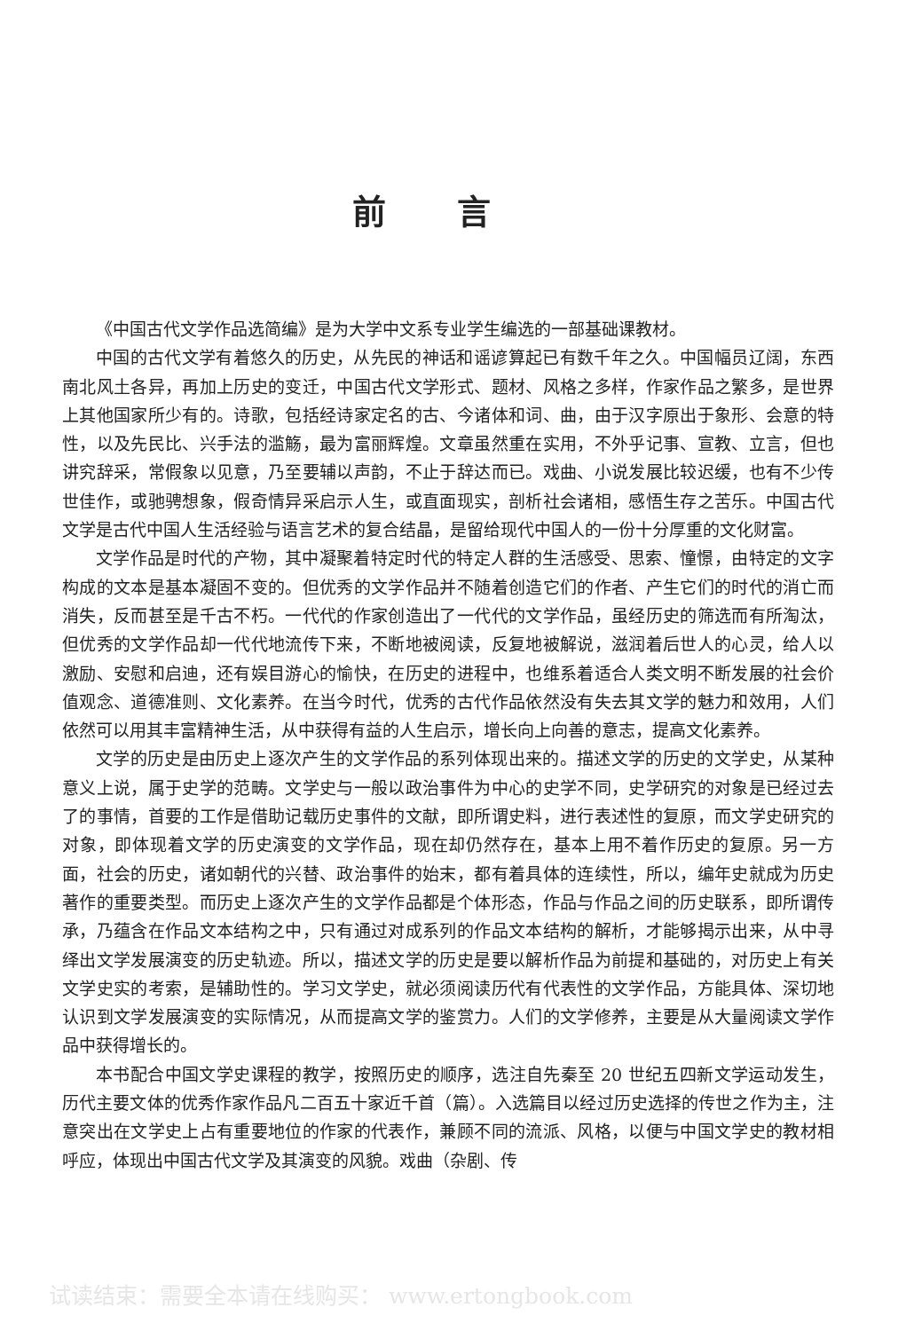前言
《中国古代文学作品选简编》是为大学中文系专业学生编选的一部基础课教材。
中国的古代文学有着悠久的历史，从先民的神话和谣谚算起已有数千年之久。中国幅员辽阔，东西南北风土各异，再加上历史的变迁，中国古代文学形式、题材、风格之多样，作家作品之繁多，是世界上其他国家所少有的。诗歌，包括经诗家定名的古、今诸体和词、曲，由于汉字原出于象形、会意的特性，以及先民比、兴手法的滥觞，最为富丽辉煌。文章虽然重在实用，不外乎记事、宣教、立言，但也讲究辞采，常假象以见意，乃至要辅以声韵，不止于辞达而已。戏曲、小说发展比较迟缓，也有不少传世佳作，或驰骋想象，假奇情异采启示人生，或直面现实，剖析社会诸相，感悟生存之苦乐。中国古代文学是古代中国人生活经验与语言艺术的复合结晶，是留给现代中国人的一份十分厚重的文化财富。
文学作品是时代的产物，其中凝聚着特定时代的特定人群的生活感受、思索、憧憬，由特定的文字构成的文本是基本凝固不变的。但优秀的文学作品并不随着创造它们的作者、产生它们的时代的消亡而消失，反而甚至是千古不朽。一代代的作家创造出了一代代的文学作品，虽经历史的筛选而有所淘汰，但优秀的文学作品却一代代地流传下来，不断地被阅读，反复地被解说，滋润着后世人的心灵，给人以激励、安慰和启迪，还有娱目游心的愉快，在历史的进程中，也维系着适合人类文明不断发展的社会价值观念、道德准则、文化素养。在当今时代，优秀的古代作品依然没有失去其文学的魅力和效用，人们依然可以用其丰富精神生活，从中获得有益的人生启示，增长向上向善的意志，提高文化素养。
文学的历史是由历史上逐次产生的文学作品的系列体现出来的。描述文学的历史的文学史，从某种意义上说，属于史学的范畴。文学史与一般以政治事件为中心的史学不同，史学研究的对象是已经过去了的事情，首要的工作是借助记载历史事件的文献，即所谓史料，进行表述性的复原，而文学史研究的对象，即体现着文学的历史演变的文学作品，现在却仍然存在，基本上用不着作历史的复原。另一方面，社会的历史，诸如朝代的兴替、政治事件的始末，都有着具体的连续性，所以，编年史就成为历史著作的重要类型。而历史上逐次产生的文学作品都是个体形态，作品与作品之间的历史联系，即所谓传承，乃蕴含在作品文本结构之中，只有通过对成系列的作品文本结构的解析，才能够揭示出来，从中寻绎出文学发展演变的历史轨迹。所以，描述文学的历史是要以解析作品为前提和基础的，对历史上有关文学史实的考索，是辅助性的。学习文学史，就必须阅读历代有代表性的文学作品，方能具体、深切地认识到文学发展演变的实际情况，从而提高文学的鉴赏力。人们的文学修养，主要是从大量阅读文学作品中获得增长的。
本书配合中国文学史课程的教学，按照历史的顺序，选注自先秦至 20 世纪五四新文学运动发生，历代主要文体的优秀作家作品凡二百五十家近千首（篇）。入选篇目以经过历史选择的传世之作为主，注意突出在文学史上占有重要地位的作家的代表作，兼顾不同的流派、风格，以便与中国文学史的教材相呼应，体现出中国古代文学及其演变的风貌。戏曲（杂剧、传
试读结束：需要全本请在线购买： www.ertongbook.com